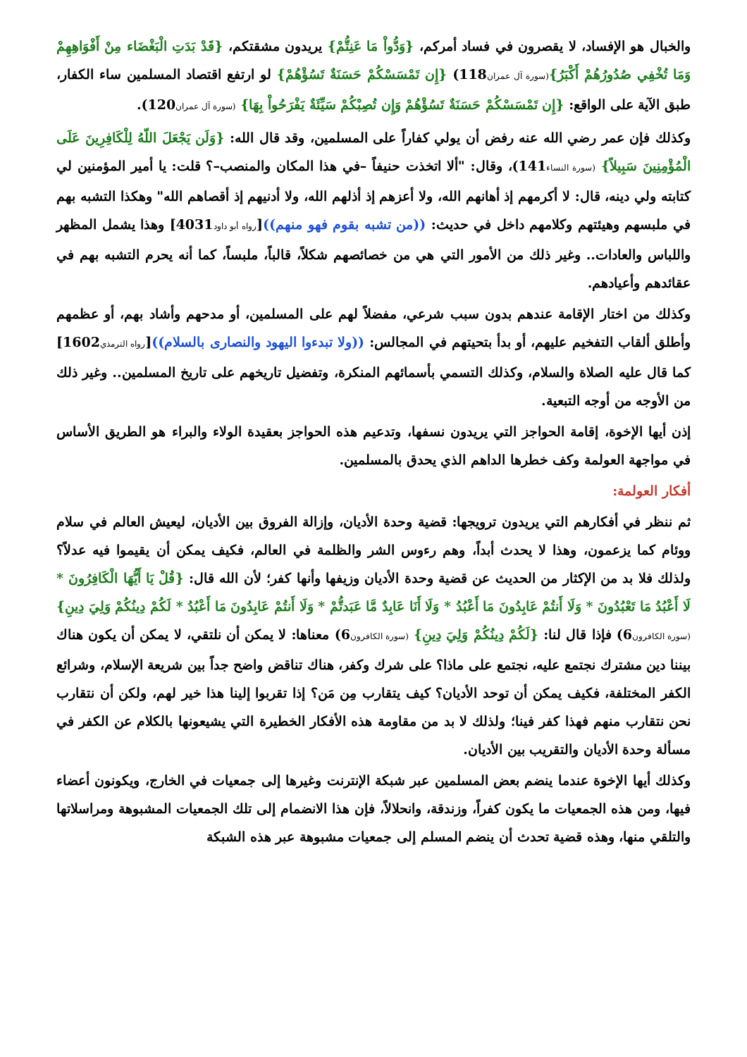والخبال هو الإفساد، لا يقصرون في فساد أمركم، {وَدُّواْ مَا عَنِتُّمْ} يريدون مشقتكم، {قَدْ بَدَتِ الْبَغْضَاء مِنْ أَفْوَاهِهِمْ وَمَا تُخْفِي صُدُورُهُمْ أَكْبَرُ}(سورة آل عمران118) {إِن تَمْسَسْكُمْ حَسَنَةٌ تَسُؤْهُمْ} لو ارتفع اقتصاد المسلمين ساء الكفار، طبق الآية على الواقع: {إِن تَمْسَسْكُمْ حَسَنَةٌ تَسُؤْهُمْ وَإِن تُصِبْكُمْ سَيِّئَةٌ يَفْرَحُواْ بِهَا} (سورة آل عمران120).
وكذلك فإن عمر رضي الله عنه رفض أن يولي كفاراً على المسلمين، وقد قال الله: {وَلَن يَجْعَلَ اللّهُ لِلْكَافِرِينَ عَلَى الْمُؤْمِنِينَ سَبِيلاً} (سورة النساء141)، وقال: "ألا اتخذت حنيفاً –في هذا المكان والمنصب–؟ قلت: يا أمير المؤمنين لي كتابته ولي دينه، قال: لا أكرمهم إذ أهانهم الله، ولا أعزهم إذ أذلهم الله، ولا أدنيهم إذ أقصاهم الله" وهكذا التشبه بهم في ملبسهم وهيئتهم وكلامهم داخل في حديث: ((من تشبه بقوم فهو منهم))[رواه أبو داود4031] وهذا يشمل المظهر واللباس والعادات.. وغير ذلك من الأمور التي هي من خصائصهم شكلاً، قالباً، ملبساً، كما أنه يحرم التشبه بهم في عقائدهم وأعيادهم.
وكذلك من اختار الإقامة عندهم بدون سبب شرعي، مفضلاً لهم على المسلمين، أو مدحهم وأشاد بهم، أو عظمهم وأطلق ألقاب التفخيم عليهم، أو بدأ بتحيتهم في المجالس: ((ولا تبدءوا اليهود والنصارى بالسلام))[رواه الترمذي1602] كما قال عليه الصلاة والسلام، وكذلك التسمي بأسمائهم المنكرة، وتفضيل تاريخهم على تاريخ المسلمين.. وغير ذلك من الأوجه من أوجه التبعية.
إذن أيها الإخوة، إقامة الحواجز التي يريدون نسفها، وتدعيم هذه الحواجز بعقيدة الولاء والبراء هو الطريق الأساس في مواجهة العولمة وكف خطرها الداهم الذي يحدق بالمسلمين.
أفكار العولمة:
ثم ننظر في أفكارهم التي يريدون ترويجها: قضية وحدة الأديان، وإزالة الفروق بين الأديان، ليعيش العالم في سلام ووئام كما يزعمون، وهذا لا يحدث أبداً، وهم رءوس الشر والظلمة في العالم، فكيف يمكن أن يقيموا فيه عدلاً؟ ولذلك فلا بد من الإكثار من الحديث عن قضية وحدة الأديان وزيفها وأنها كفر؛ لأن الله قال: {قُلْ يَا أَيُّهَا الْكَافِرُونَ * لَا أَعْبُدُ مَا تَعْبُدُونَ * وَلَا أَنتُمْ عَابِدُونَ مَا أَعْبُدُ * وَلَا أَنَا عَابِدٌ مَّا عَبَدتُّمْ * وَلَا أَنتُمْ عَابِدُونَ مَا أَعْبُدُ * لَكُمْ دِينُكُمْ وَلِيَ دِينِ} (سورة الكافرون6) فإذا قال لنا: {لَكُمْ دِينُكُمْ وَلِيَ دِينِ} (سورة الكافرون6) معناها: لا يمكن أن نلتقي، لا يمكن أن يكون هناك بيننا دين مشترك نجتمع عليه، نجتمع على ماذا؟ على شرك وكفر، هناك تناقض واضح جداً بين شريعة الإسلام، وشرائع الكفر المختلفة، فكيف يمكن أن توحد الأديان؟ كيف يتقارب مِن مَن؟ إذا تقربوا إلينا هذا خير لهم، ولكن أن نتقارب نحن نتقارب منهم فهذا كفر فينا؛ ولذلك لا بد من مقاومة هذه الأفكار الخطيرة التي يشيعونها بالكلام عن الكفر في مسألة وحدة الأديان والتقريب بين الأديان.
وكذلك أيها الإخوة عندما ينضم بعض المسلمين عبر شبكة الإنترنت وغيرها إلى جمعيات في الخارج، ويكونون أعضاء فيها، ومن هذه الجمعيات ما يكون كفراً، وزندقة، وانحلالاً، فإن هذا الانضمام إلى تلك الجمعيات المشبوهة ومراسلاتها والتلقي منها، وهذه قضية تحدث أن ينضم المسلم إلى جمعيات مشبوهة عبر هذه الشبكة